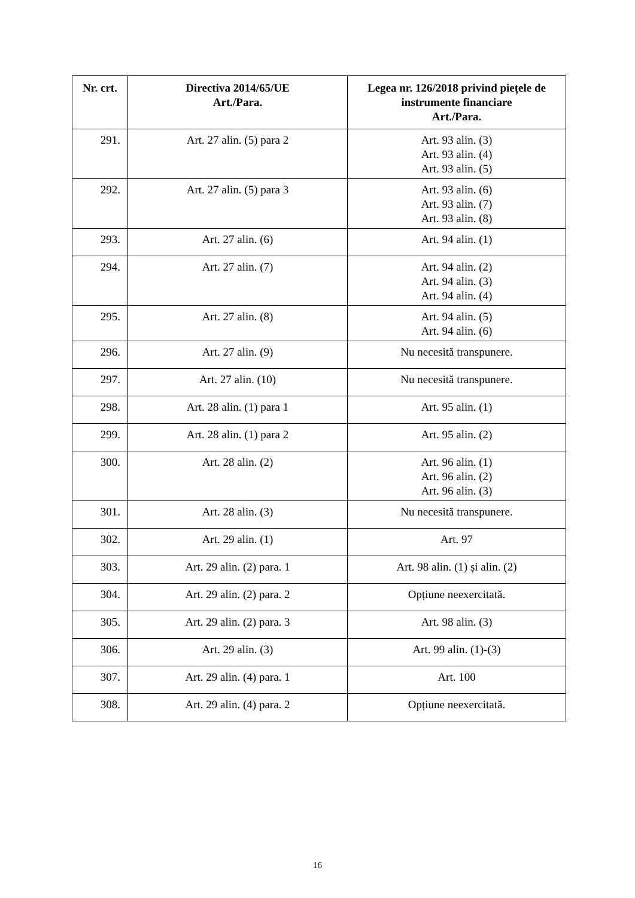| Nr. crt. | Directiva 2014/65/UE Art./Para. | Legea nr. 126/2018 privind piețele de instrumente financiare Art./Para. |
| --- | --- | --- |
| 291. | Art. 27 alin. (5) para 2 | Art. 93 alin. (3) Art. 93 alin. (4) Art. 93 alin. (5) |
| 292. | Art. 27 alin. (5) para 3 | Art. 93 alin. (6) Art. 93 alin. (7) Art. 93 alin. (8) |
| 293. | Art. 27 alin. (6) | Art. 94 alin. (1) |
| 294. | Art. 27 alin. (7) | Art. 94 alin. (2) Art. 94 alin. (3) Art. 94 alin. (4) |
| 295. | Art. 27 alin. (8) | Art. 94 alin. (5) Art. 94 alin. (6) |
| 296. | Art. 27 alin. (9) | Nu necesită transpunere. |
| 297. | Art. 27 alin. (10) | Nu necesită transpunere. |
| 298. | Art. 28 alin. (1) para 1 | Art. 95 alin. (1) |
| 299. | Art. 28 alin. (1) para 2 | Art. 95 alin. (2) |
| 300. | Art. 28 alin. (2) | Art. 96 alin. (1) Art. 96 alin. (2) Art. 96 alin. (3) |
| 301. | Art. 28 alin. (3) | Nu necesită transpunere. |
| 302. | Art. 29 alin. (1) | Art. 97 |
| 303. | Art. 29 alin. (2) para. 1 | Art. 98 alin. (1) și alin. (2) |
| 304. | Art. 29 alin. (2) para. 2 | Opțiune neexercitată. |
| 305. | Art. 29 alin. (2) para. 3 | Art. 98 alin. (3) |
| 306. | Art. 29 alin. (3) | Art. 99 alin. (1)-(3) |
| 307. | Art. 29 alin. (4) para. 1 | Art. 100 |
| 308. | Art. 29 alin. (4) para. 2 | Opțiune neexercitată. |
16